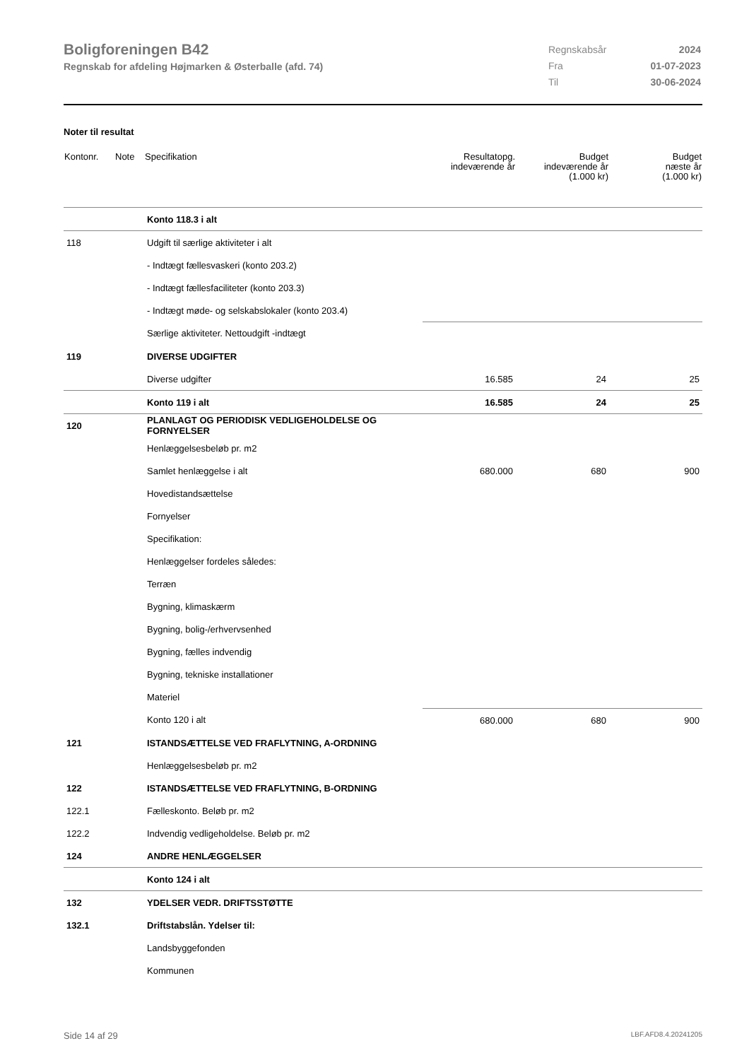Boligforeningen B42
Regnskab for afdeling Højmarken & Østerballe (afd. 74)
| Regnskabsår | 2024 |
| Fra | 01-07-2023 |
| Til | 30-06-2024 |
Noter til resultat
| Kontonr. | Note | Specifikation | Resultatopg. indeværende år | Budget indeværende år (1.000 kr) | Budget næste år (1.000 kr) |
| --- | --- | --- | --- | --- | --- |
| | | Konto 118.3 i alt | | | |
| 118 | | Udgift til særlige aktiviteter i alt | | | |
| | | - Indtægt fællesvaskeri (konto 203.2) | | | |
| | | - Indtægt fællesfaciliteter (konto 203.3) | | | |
| | | - Indtægt møde- og selskabslokaler (konto 203.4) | | | |
| | | Særlige aktiviteter. Nettoudgift -indtægt | | | |
| 119 | | DIVERSE UDGIFTER | | | |
| | | Diverse udgifter | 16.585 | 24 | 25 |
| | | Konto 119 i alt | 16.585 | 24 | 25 |
| 120 | | PLANLAGT OG PERIODISK VEDLIGEHOLDELSE OG FORNYELSER | | | |
| | | Henlæggelsesbeløb pr. m2 | | | |
| | | Samlet henlæggelse i alt | 680.000 | 680 | 900 |
| | | Hovedistandsættelse | | | |
| | | Fornyelser | | | |
| | | Specifikation: | | | |
| | | Henlæggelser fordeles således: | | | |
| | | Terræn | | | |
| | | Bygning, klimaskærm | | | |
| | | Bygning, bolig-/erhvervsenhed | | | |
| | | Bygning, fælles indvendig | | | |
| | | Bygning, tekniske installationer | | | |
| | | Materiel | | | |
| | | Konto 120 i alt | 680.000 | 680 | 900 |
| 121 | | ISTANDSÆTTELSE VED FRAFLYTNING, A-ORDNING | | | |
| | | Henlæggelsesbeløb pr. m2 | | | |
| 122 | | ISTANDSÆTTELSE VED FRAFLYTNING, B-ORDNING | | | |
| 122.1 | | Fælleskonto. Beløb pr. m2 | | | |
| 122.2 | | Indvendig vedligeholdelse. Beløb pr. m2 | | | |
| 124 | | ANDRE HENLÆGGELSER | | | |
| | | Konto 124 i alt | | | |
| 132 | | YDELSER VEDR. DRIFTSSTØTTE | | | |
| 132.1 | | Driftstabslån. Ydelser til: | | | |
| | | Landsbyggefonden | | | |
| | | Kommunen | | | |
Side 14 af 29 LBF.AFD8.4.20241205